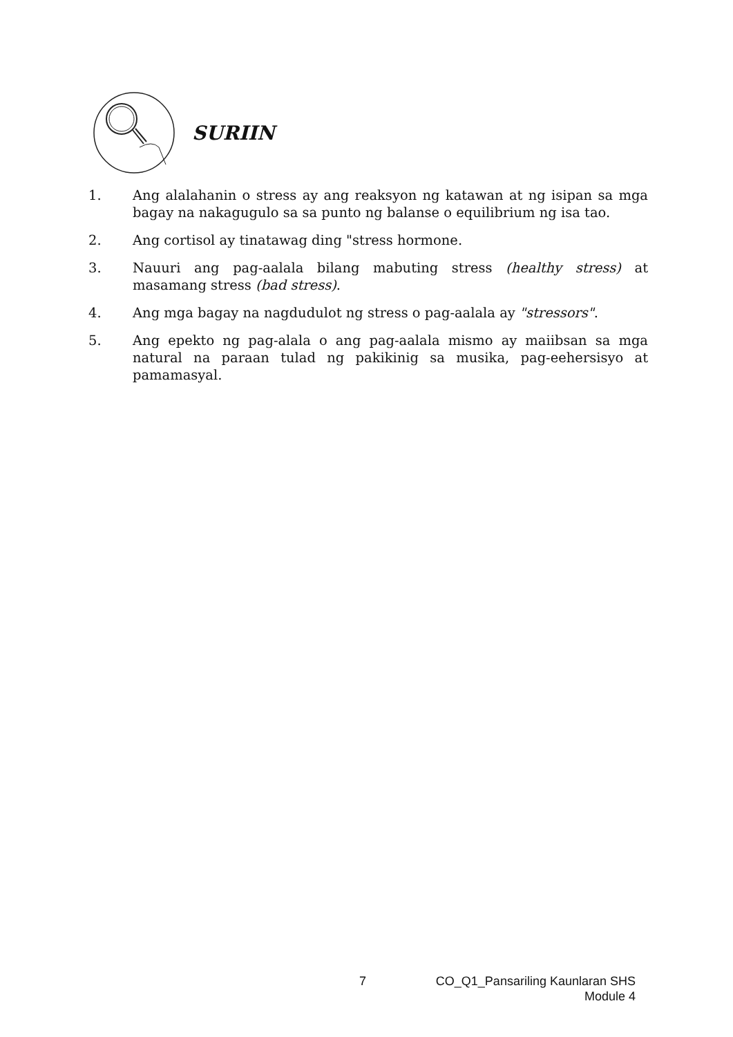SURIIN
1. Ang alalahanin o stress ay ang reaksyon ng katawan at ng isipan sa mga bagay na nakagugulo sa sa punto ng balanse o equilibrium ng isa tao.
2. Ang cortisol ay tinatawag ding "stress hormone.
3. Nauuri ang pag-aalala bilang mabuting stress (healthy stress) at masamang stress (bad stress).
4. Ang mga bagay na nagdudulot ng stress o pag-aalala ay "stressors".
5. Ang epekto ng pag-alala o ang pag-aalala mismo ay maiibsan sa mga natural na paraan tulad ng pakikinig sa musika, pag-eehersisyo at pamamasyal.
7 CO_Q1_Pansariling Kaunlaran SHS
Module 4